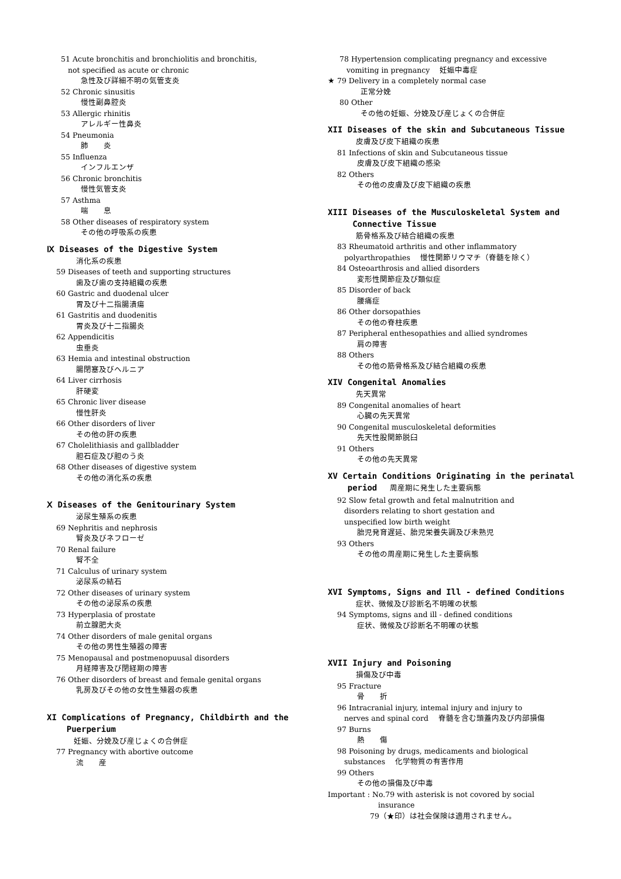51 Acute bronchitis and bronchiolitis and bronchitis,
not specified as acute or chronic
急性及び詳細不明の気管支炎
52 Chronic sinusitis
慢性副鼻腔炎
53 Allergic rhinitis
アレルギー性鼻炎
54 Pneumonia
肺　　炎
55 Influenza
インフルエンザ
56 Chronic bronchitis
慢性気管支炎
57 Asthma
喘　　息
58 Other diseases of respiratory system
その他の呼吸系の疾患
Ⅸ Diseases of the Digestive System
消化系の疾患
59 Diseases of teeth and supporting structures
歯及び歯の支持組織の疾患
60 Gastric and duodenal ulcer
胃及び十二指腸潰瘍
61 Gastritis and duodenitis
胃炎及び十二指腸炎
62 Appendicitis
虫垂炎
63 Hemia and intestinal obstruction
腸閉塞及びヘルニア
64 Liver cirrhosis
肝硬変
65 Chronic liver disease
慢性肝炎
66 Other disorders of liver
その他の肝の疾患
67 Cholelithiasis and gallbladder
胆石症及び胆のう炎
68 Other diseases of digestive system
その他の消化系の疾患
Ⅹ Diseases of the Genitourinary System
泌尿生殖系の疾患
69 Nephritis and nephrosis
腎炎及びネフローゼ
70 Renal failure
腎不全
71 Calculus of urinary system
泌尿系の結石
72 Other diseases of urinary system
その他の泌尿系の疾患
73 Hyperplasia of prostate
前立腺肥大炎
74 Other disorders of male genital organs
その他の男性生殖器の障害
75 Menopausal and postmenopuusal disorders
月経障害及び閉経期の障害
76 Other disorders of breast and female genital organs
乳房及びその他の女性生殖器の疾患
XI Complications of Pregnancy, Childbirth and the
Puerperium
妊娠、分娩及び産じょくの合併症
77 Pregnancy with abortive outcome
流　　産
78 Hypertension complicating pregnancy and excessive
vomiting in pregnancy　 妊娠中毒症
★ 79 Delivery in a completely normal case
正常分娩
80 Other
その他の妊娠、分娩及び産じょくの合併症
XII Diseases of the skin and Subcutaneous Tissue
皮膚及び皮下組織の疾患
81 Infections of skin and Subcutaneous tissue
皮膚及び皮下組織の感染
82 Others
その他の皮膚及び皮下組織の疾患
XIII Diseases of the Musculoskeletal System and
Connective Tissue
筋骨格系及び結合組織の疾患
83 Rheumatoid arthritis and other inflammatory
polyarthropathies　 慢性関節リウマチ（脊髄を除く）
84 Osteoarthrosis and allied disorders
変形性関節症及び類似症
85 Disorder of back
腰痛症
86 Other dorsopathies
その他の脊柱疾患
87 Peripheral enthesopathies and allied syndromes
肩の障害
88 Others
その他の筋骨格系及び結合組織の疾患
XIV Congenital Anomalies
先天異常
89 Congenital anomalies of heart
心臓の先天異常
90 Congenital musculoskeletal deformities
先天性股関節脱臼
91 Others
その他の先天異常
XV Certain Conditions Originating in the perinatal
period 　周産期に発生した主要病態
92 Slow fetal growth and fetal malnutrition and
disorders relating to short gestation and
unspecified low birth weight
胎児発育遅延、胎児栄養失調及び未熟児
93 Others
その他の周産期に発生した主要病態
XVI Symptoms, Signs and Ill - defined Conditions
症状、徴候及び診断名不明確の状態
94 Symptoms, signs and ill - defined conditions
症状、徴候及び診断名不明確の状態
XVII Injury and Poisoning
損傷及び中毒
95 Fracture
骨　　折
96 Intracranial injury, intemal injury and injury to
nerves and spinal cord　 脊髄を含む頭蓋内及び内部損傷
97 Burns
熱　　傷
98 Poisoning by drugs, medicaments and biological
substances　 化学物質の有害作用
99 Others
その他の損傷及び中毒
Important : No.79 with asterisk is not covored by social
insurance
79（★印）は社会保険は適用されません。